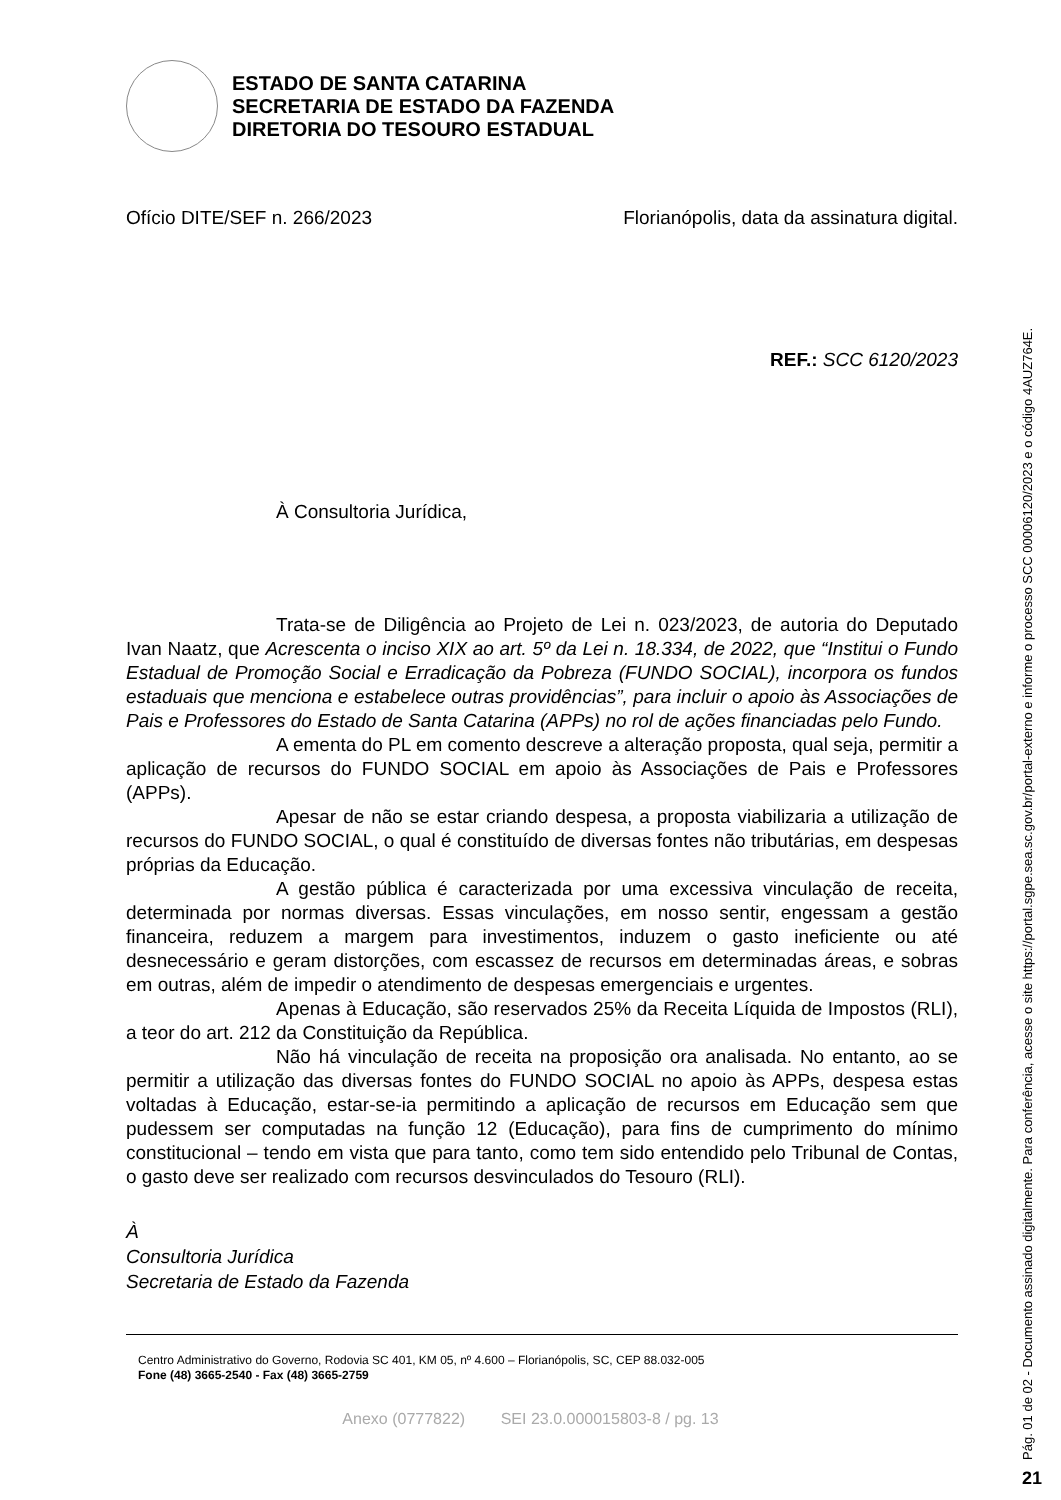ESTADO DE SANTA CATARINA
SECRETARIA DE ESTADO DA FAZENDA
DIRETORIA DO TESOURO ESTADUAL
Ofício DITE/SEF n. 266/2023 Florianópolis, data da assinatura digital.
REF.: SCC 6120/2023
À Consultoria Jurídica,
Trata-se de Diligência ao Projeto de Lei n. 023/2023, de autoria do Deputado Ivan Naatz, que Acrescenta o inciso XIX ao art. 5º da Lei n. 18.334, de 2022, que “Institui o Fundo Estadual de Promoção Social e Erradicação da Pobreza (FUNDO SOCIAL), incorpora os fundos estaduais que menciona e estabelece outras providências”, para incluir o apoio às Associações de Pais e Professores do Estado de Santa Catarina (APPs) no rol de ações financiadas pelo Fundo.
A ementa do PL em comento descreve a alteração proposta, qual seja, permitir a aplicação de recursos do FUNDO SOCIAL em apoio às Associações de Pais e Professores (APPs).
Apesar de não se estar criando despesa, a proposta viabilizaria a utilização de recursos do FUNDO SOCIAL, o qual é constituído de diversas fontes não tributárias, em despesas próprias da Educação.
A gestão pública é caracterizada por uma excessiva vinculação de receita, determinada por normas diversas. Essas vinculações, em nosso sentir, engessam a gestão financeira, reduzem a margem para investimentos, induzem o gasto ineficiente ou até desnecessário e geram distorções, com escassez de recursos em determinadas áreas, e sobras em outras, além de impedir o atendimento de despesas emergenciais e urgentes.
Apenas à Educação, são reservados 25% da Receita Líquida de Impostos (RLI), a teor do art. 212 da Constituição da República.
Não há vinculação de receita na proposição ora analisada. No entanto, ao se permitir a utilização das diversas fontes do FUNDO SOCIAL no apoio às APPs, despesa estas voltadas à Educação, estar-se-ia permitindo a aplicação de recursos em Educação sem que pudessem ser computadas na função 12 (Educação), para fins de cumprimento do mínimo constitucional – tendo em vista que para tanto, como tem sido entendido pelo Tribunal de Contas, o gasto deve ser realizado com recursos desvinculados do Tesouro (RLI).
À
Consultoria Jurídica
Secretaria de Estado da Fazenda
Centro Administrativo do Governo, Rodovia SC 401, KM 05, nº 4.600 – Florianópolis, SC, CEP 88.032-005
Fone (48) 3665-2540 - Fax (48) 3665-2759
Anexo (0777822) SEI 23.0.000015803-8 / pg. 13
Pág. 01 de 02 - Documento assinado digitalmente. Para conferência, acesse o site https://portal.sgpe.sea.sc.gov.br/portal-externo e informe o processo SCC 00006120/2023 e o código 4AUZ764E.
21